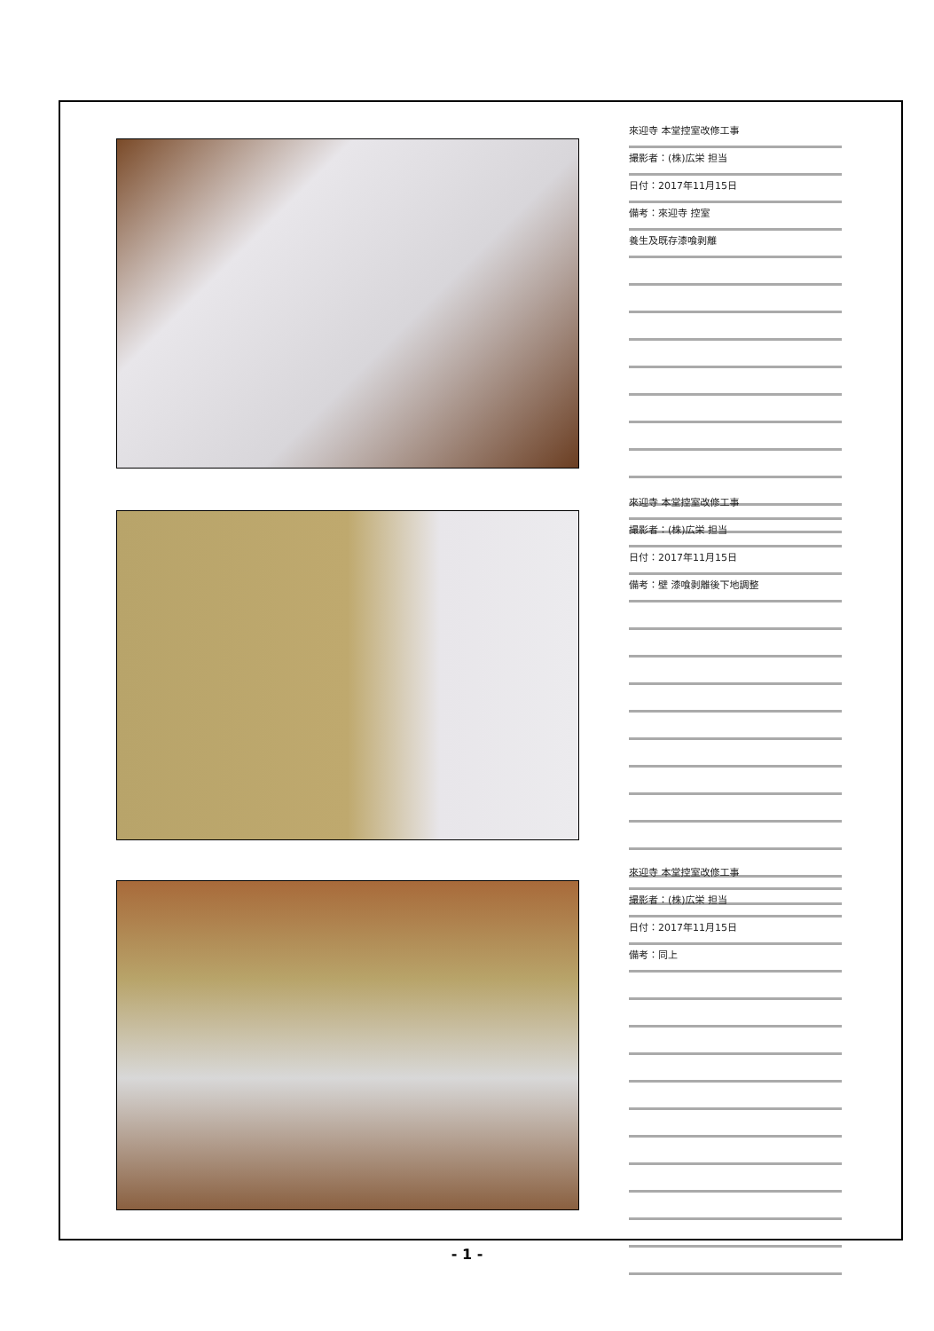來迎寺 本堂控室改修工事
撮影者：(株)広栄 担当
日付：2017年11月15日
備考：來迎寺 控室
養生及既存漆喰剥離
來迎寺 本堂控室改修工事
撮影者：(株)広栄 担当
日付：2017年11月15日
備考：壁 漆喰剥離後下地調整
來迎寺 本堂控室改修工事
撮影者：(株)広栄 担当
日付：2017年11月15日
備考：同上
- 1 -